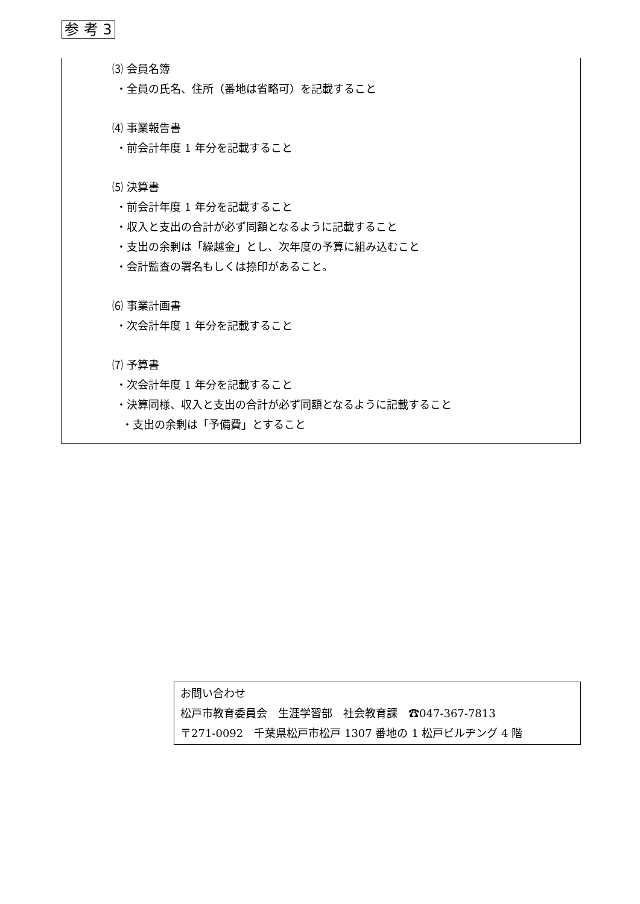参 考 3
⑶ 会員名簿
・全員の氏名、住所（番地は省略可）を記載すること
⑷ 事業報告書
・前会計年度 1 年分を記載すること
⑸ 決算書
・前会計年度 1 年分を記載すること
・収入と支出の合計が必ず同額となるように記載すること
・支出の余剰は「繰越金」とし、次年度の予算に組み込むこと
・会計監査の署名もしくは捺印があること。
⑹ 事業計画書
・次会計年度 1 年分を記載すること
⑺ 予算書
・次会計年度 1 年分を記載すること
・決算同様、収入と支出の合計が必ず同額となるように記載すること
・支出の余剰は「予備費」とすること
お問い合わせ
松戸市教育委員会　生涯学習部　社会教育課　☎047-367-7813
〒271-0092　千葉県松戸市松戸 1307 番地の 1 松戸ビルヂング 4 階